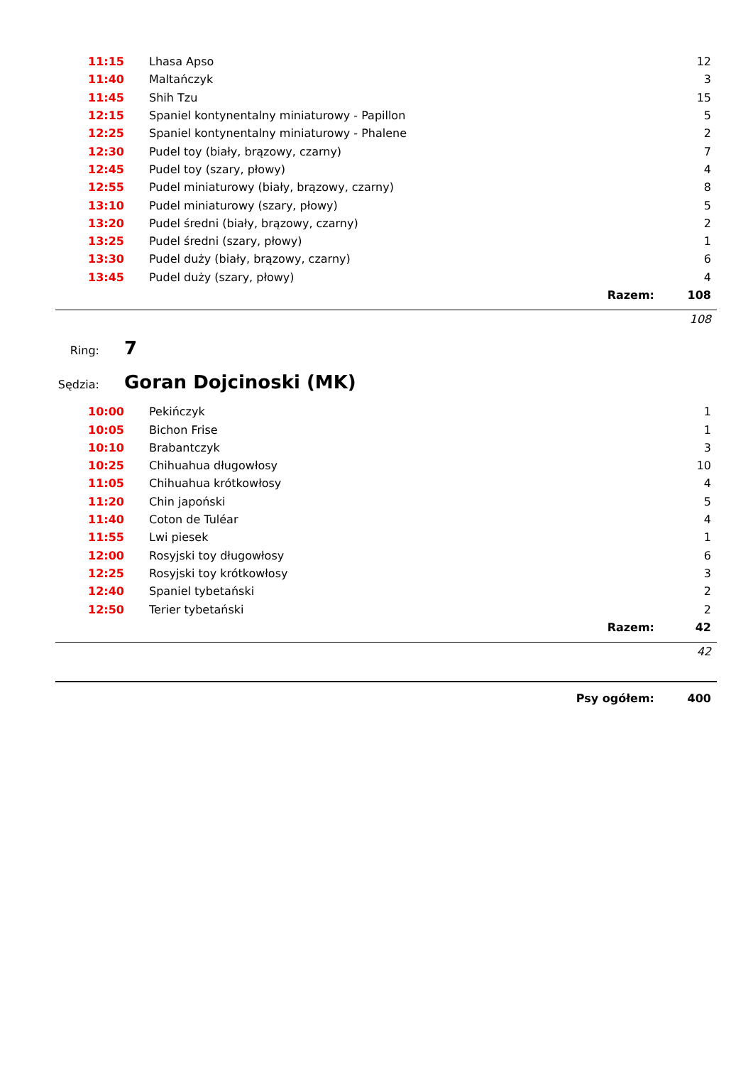| 11:15 | Lhasa Apso | 12 |
| 11:40 | Maltańczyk | 3 |
| 11:45 | Shih Tzu | 15 |
| 12:15 | Spaniel kontynentalny miniaturowy - Papillon | 5 |
| 12:25 | Spaniel kontynentalny miniaturowy - Phalene | 2 |
| 12:30 | Pudel toy (biały, brązowy, czarny) | 7 |
| 12:45 | Pudel toy (szary, płowy) | 4 |
| 12:55 | Pudel miniaturowy (biały, brązowy, czarny) | 8 |
| 13:10 | Pudel miniaturowy (szary, płowy) | 5 |
| 13:20 | Pudel średni (biały, brązowy, czarny) | 2 |
| 13:25 | Pudel średni (szary, płowy) | 1 |
| 13:30 | Pudel duży (biały, brązowy, czarny) | 6 |
| 13:45 | Pudel duży (szary, płowy) | 4 |
| | Razem: | 108 |
108
Ring: 7
Sędzia: Goran Dojcinoski (MK)
| 10:00 | Pekińczyk | 1 |
| 10:05 | Bichon Frise | 1 |
| 10:10 | Brabantczyk | 3 |
| 10:25 | Chihuahua długowłosy | 10 |
| 11:05 | Chihuahua krótkowłosy | 4 |
| 11:20 | Chin japoński | 5 |
| 11:40 | Coton de Tuléar | 4 |
| 11:55 | Lwi piesek | 1 |
| 12:00 | Rosyjski toy długowłosy | 6 |
| 12:25 | Rosyjski toy krótkowłosy | 3 |
| 12:40 | Spaniel tybetański | 2 |
| 12:50 | Terier tybetański | 2 |
| | Razem: | 42 |
42
| Psy ogółem: | 400 |